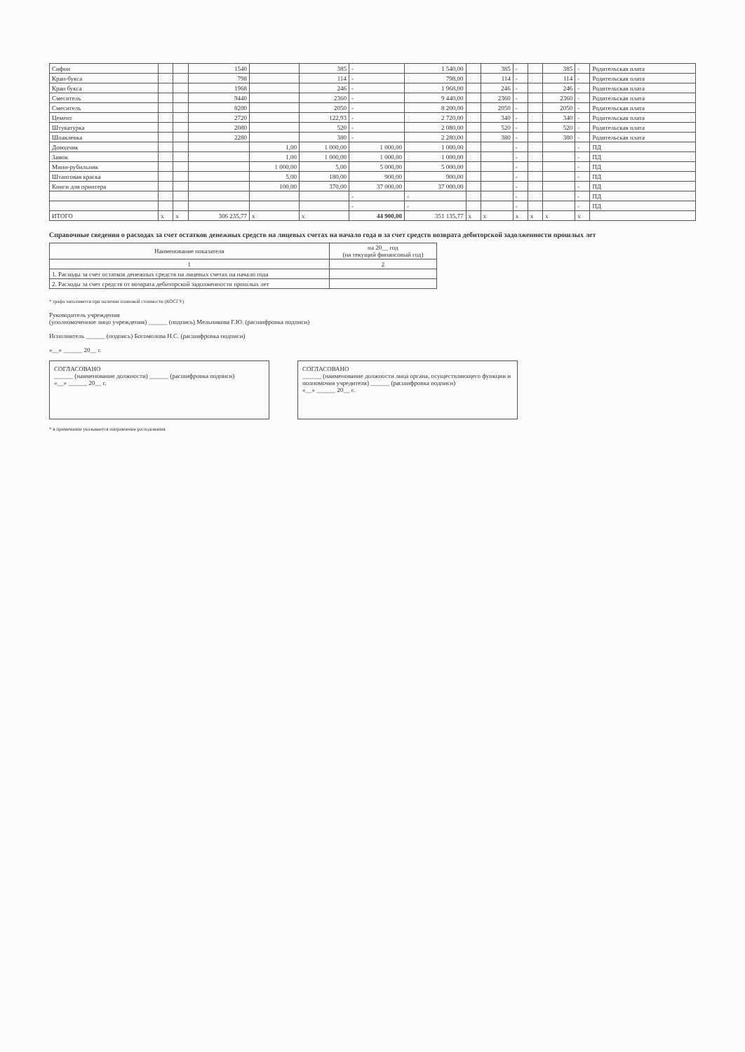| Сифон | | | 1540 | | 385 | - | 1 540,00 | | 385 | - | | 385 | - | Родительская плата |
| Кран-букса | | | 798 | | 114 | - | 798,00 | | 114 | - | | 114 | - | Родительская плата |
| Кран букса | | | 1968 | | 246 | - | 1 968,00 | | 246 | - | | 246 | - | Родительская плата |
| Смеситель | | | 9440 | | 2360 | - | 9 440,00 | | 2360 | - | | 2360 | - | Родительская плата |
| Смеситель | | | 8200 | | 2050 | - | 8 200,00 | | 2050 | - | | 2050 | - | Родительская плата |
| Цемент | | | 2720 | | 122,93 | - | 2 720,00 | | 340 | - | | 340 | - | Родительская плата |
| Штукатурка | | | 2080 | | 520 | - | 2 080,00 | | 520 | - | | 520 | - | Родительская плата |
| Шпаклевка | | | 2280 | | 380 | - | 2 280,00 | | 380 | - | | 380 | - | Родительская плата |
| Доводчик | | | | 1,00 | 1 000,00 | 1 000,00 | 1 000,00 | | | - | | | - | ПД |
| Замок | | | | 1,00 | 1 000,00 | 1 000,00 | 1 000,00 | | | - | | | - | ПД |
| Мини-рубильник | | | | 1 000,00 | 5,00 | 5 000,00 | 5 000,00 | | | - | | | - | ПД |
| Штанговая краска | | | | 5,00 | 180,00 | 900,00 | 900,00 | | | - | | | - | ПД |
| Книги для принтера | | | | 100,00 | 370,00 | 37 000,00 | 37 000,00 | | | - | | | - | ПД |
| | | | | | | - | - | | | - | | | - | ПД |
| | | | | | | - | - | | | - | | | - | ПД |
| ИТОГО | x | x | 306 235,77 | x | x | 44 900,00 | 351 135,77 | x | x | x | x | x | x | |
Справочные сведения о расходах за счет остатков денежных средств на лицевых счетах на начало года и за счет средств возврата дебиторской задолженности прошлых лет
| Наименование показателя | на 20__ год (на текущий финансовый год) |
| --- | --- |
| 1 | 2 |
| 1. Расходы за счет остатков денежных средств на лицевых счетах на начало года | |
| 2. Расходы за счет средств от возврата дебиторской задолженности прошлых лет | |
* графа заполняется при наличии плановой стоимости (КОСГУ)
Руководитель учреждения
(уполномоченное лицо учреждения) ______ (подпись) Мельникова Г.Ю. (расшифровка подписи)
Исполнитель ______ (подпись) Богомолова Н.С. (расшифровка подписи)
«__» ______ 20__ г.
СОГЛАСОВАНО
______ (наименование должности) ______ (расшифровка подписи)
«__» ______ 20__ г.
СОГЛАСОВАНО
______ (наименование должности лица органа, осуществляющего функции и полномочия учредителя) ______ (расшифровка подписи)
«__» ______ 20__ г.
* в примечании указывается направление расходования